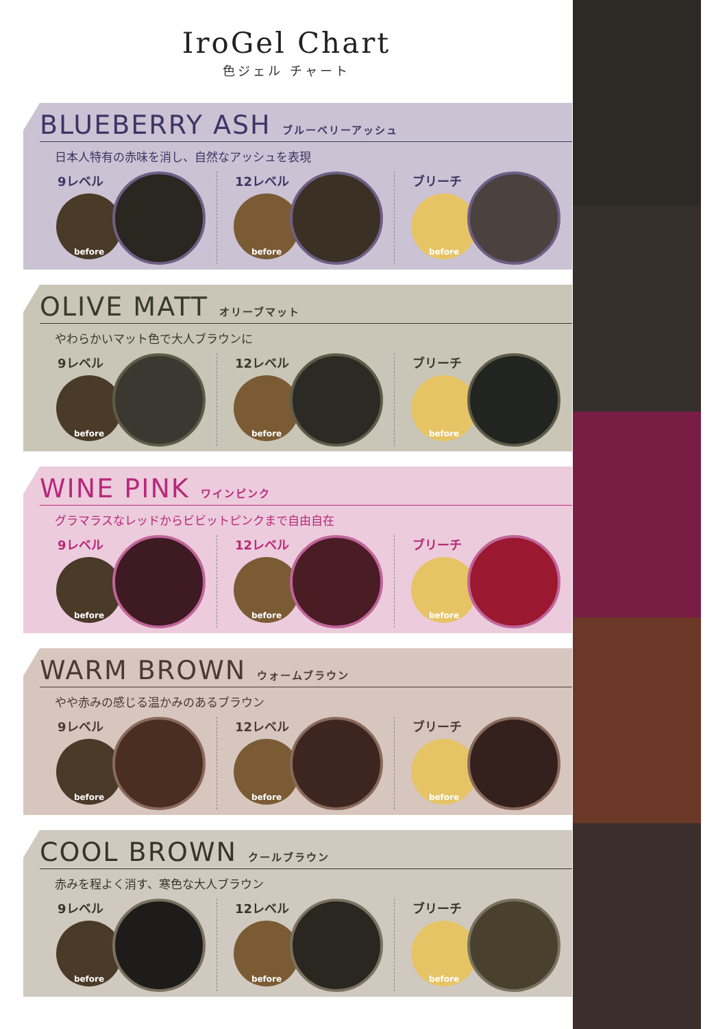IroGel Chart
色ジェル チャート
BLUEBERRY ASH ブルーベリーアッシュ
日本人特有の赤味を消し、自然なアッシュを表現
9レベル
before
12レベル
before
ブリーチ
before
OLIVE MATT オリーブマット
やわらかいマット色で大人ブラウンに
9レベル
before
12レベル
before
ブリーチ
before
WINE PINK ワインピンク
グラマラスなレッドからビビットピンクまで自由自在
9レベル
before
12レベル
before
ブリーチ
before
WARM BROWN ウォームブラウン
やや赤みの感じる温かみのあるブラウン
9レベル
before
12レベル
before
ブリーチ
before
COOL BROWN クールブラウン
赤みを程よく消す、寒色な大人ブラウン
9レベル
before
12レベル
before
ブリーチ
before